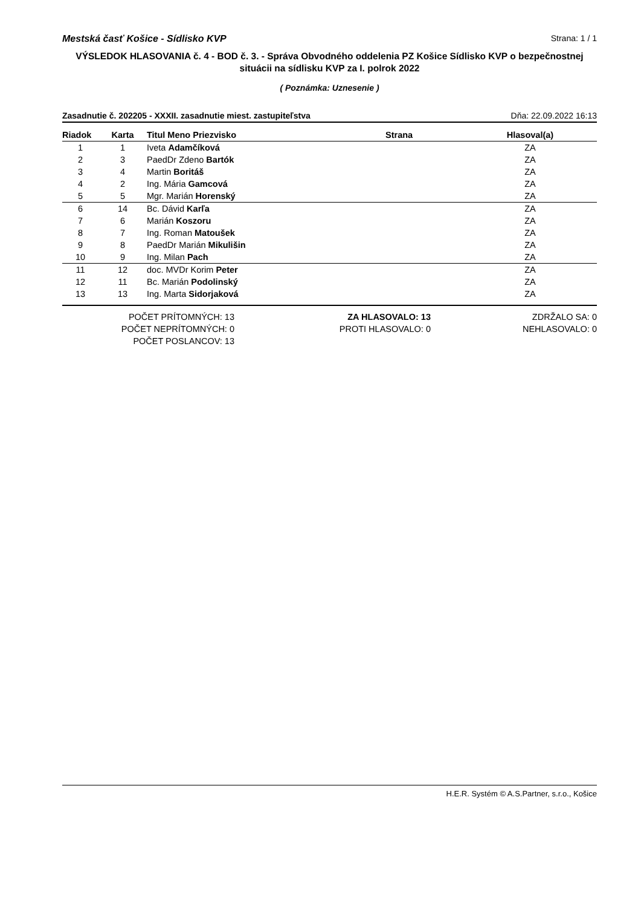Mestská časť Košice - Sídlisko KVP Strana: 1 / 1
VÝSLEDOK HLASOVANIA č. 4 - BOD č. 3. - Správa Obvodného oddelenia PZ Košice Sídlisko KVP o bezpečnostnej situácii na sídlisku KVP za I. polrok 2022
( Poznámka: Uznesenie )
Zasadnutie č. 202205 - XXXII. zasadnutie miest. zastupiteľstva Dňa: 22.09.2022 16:13
| Riadok | Karta | Titul Meno Priezvisko | Strana | Hlasoval(a) |
| --- | --- | --- | --- | --- |
| 1 | 1 | Iveta Adamčíková | | ZA |
| 2 | 3 | PaedDr Zdeno Bartók | | ZA |
| 3 | 4 | Martin Boritáš | | ZA |
| 4 | 2 | Ing. Mária Gamcová | | ZA |
| 5 | 5 | Mgr. Marián Horenský | | ZA |
| 6 | 14 | Bc. Dávid Karľa | | ZA |
| 7 | 6 | Marián Koszoru | | ZA |
| 8 | 7 | Ing. Roman Matoušek | | ZA |
| 9 | 8 | PaedDr Marián Mikulišin | | ZA |
| 10 | 9 | Ing. Milan Pach | | ZA |
| 11 | 12 | doc. MVDr Korim Peter | | ZA |
| 12 | 11 | Bc. Marián Podolinský | | ZA |
| 13 | 13 | Ing. Marta Sidorjaková | | ZA |
POČET PRÍTOMNÝCH: 13
POČET NEPRÍTOMNÝCH: 0
POČET POSLANCOV: 13
ZA HLASOVALO: 13
PROTI HLASOVALO: 0
ZDRŽALO SA: 0
NEHLASOVALO: 0
H.E.R. Systém © A.S.Partner, s.r.o., Košice